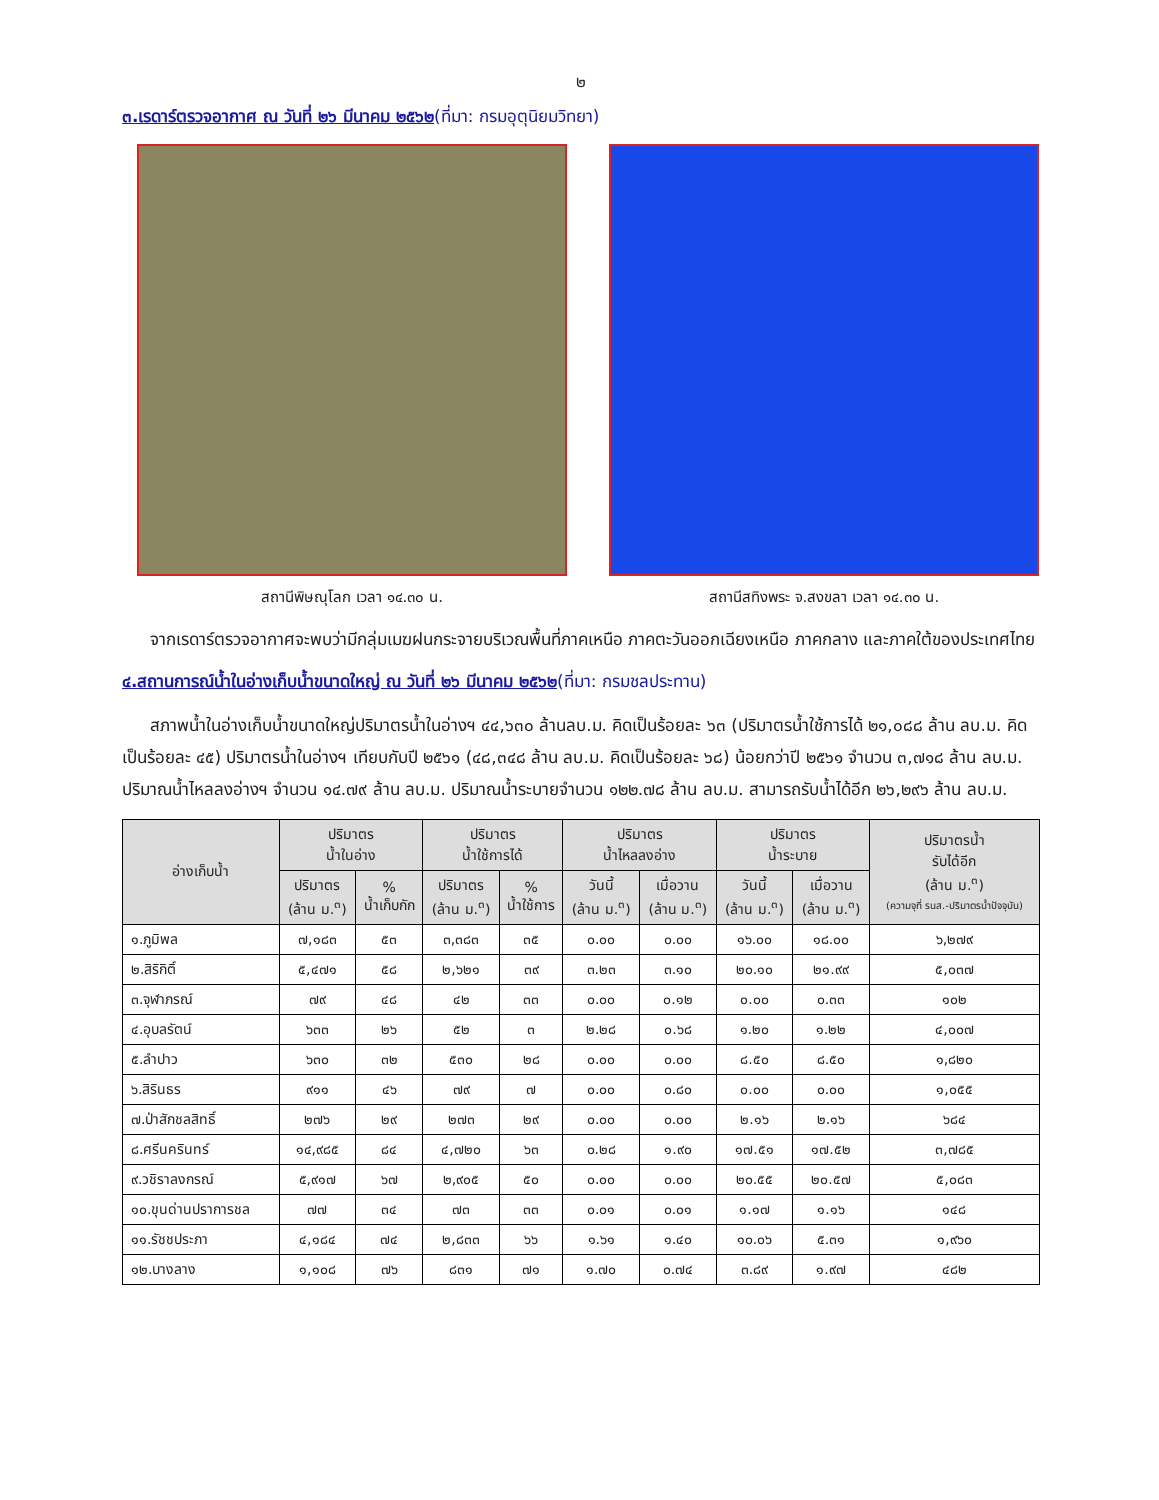๒
๓.เรดาร์ตรวจอากาศ ณ วันที่ ๒๖ มีนาคม ๒๕๖๒(ที่มา: กรมอุตุนิยมวิทยา)
สถานีพิษณุโลก เวลา ๑๔.๓๐ น. สถานีสทิงพระ จ.สงขลา เวลา ๑๔.๓๐ น.
จากเรดาร์ตรวจอากาศจะพบว่ามีกลุ่มเมฆฝนกระจายบริเวณพื้นที่ภาคเหนือ ภาคตะวันออกเฉียงเหนือ ภาคกลาง และภาคใต้ของประเทศไทย
๔.สถานการณ์น้ำในอ่างเก็บน้ำขนาดใหญ่ ณ วันที่ ๒๖ มีนาคม ๒๕๖๒(ที่มา: กรมชลประทาน)
สภาพน้ำในอ่างเก็บน้ำขนาดใหญ่ปริมาตรน้ำในอ่างฯ ๔๔,๖๓๐ ล้านลบ.ม. คิดเป็นร้อยละ ๖๓ (ปริมาตรน้ำใช้การได้ ๒๑,๐๘๘ ล้าน ลบ.ม. คิดเป็นร้อยละ ๔๕) ปริมาตรน้ำในอ่างฯ เทียบกับปี ๒๕๖๑ (๔๘,๓๔๘ ล้าน ลบ.ม. คิดเป็นร้อยละ ๖๘) น้อยกว่าปี ๒๕๖๑ จำนวน ๓,๗๑๘ ล้าน ลบ.ม. ปริมาณน้ำไหลลงอ่างฯ จำนวน ๑๔.๗๙ ล้าน ลบ.ม. ปริมาณน้ำระบายจำนวน ๑๒๒.๗๘ ล้าน ลบ.ม. สามารถรับน้ำได้อีก ๒๖,๒๙๖ ล้าน ลบ.ม.
| อ่างเก็บน้ำ | ปริมาตร น้ำในอ่าง | | ปริมาตร น้ำใช้การได้ | | ปริมาตร น้ำไหลลงอ่าง | | ปริมาตร น้ำระบาย | | ปริมาตรน้ำ รับได้อีก (ล้าน ม.<sup>๓</sup>) (ความจุที่ รนส.-ปริมาตรน้ำปัจจุบัน) |
| --- | --- | --- | --- | --- | --- | --- | --- | --- | --- |
| | ปริมาตร (ล้าน ม.<sup>๓</sup>) | % น้ำเก็บกัก | ปริมาตร (ล้าน ม.<sup>๓</sup>) | % น้ำใช้การ | วันนี้ (ล้าน ม.<sup>๓</sup>) | เมื่อวาน (ล้าน ม.<sup>๓</sup>) | วันนี้ (ล้าน ม.<sup>๓</sup>) | เมื่อวาน (ล้าน ม.<sup>๓</sup>) | |
| ๑.ภูมิพล | ๗,๑๘๓ | ๕๓ | ๓,๓๘๓ | ๓๕ | ๐.๐๐ | ๐.๐๐ | ๑๖.๐๐ | ๑๘.๐๐ | ๖,๒๗๙ |
| ๒.สิริกิติ์ | ๕,๔๗๑ | ๕๘ | ๒,๖๒๑ | ๓๙ | ๓.๒๓ | ๓.๑๐ | ๒๐.๑๐ | ๒๑.๙๙ | ๕,๐๓๗ |
| ๓.จุฬาภรณ์ | ๗๙ | ๔๘ | ๔๒ | ๓๓ | ๐.๐๐ | ๐.๑๒ | ๐.๐๐ | ๐.๓๓ | ๑๐๒ |
| ๔.อุบลรัตน์ | ๖๓๓ | ๒๖ | ๕๒ | ๓ | ๒.๒๘ | ๐.๖๘ | ๑.๒๐ | ๑.๒๒ | ๔,๐๐๗ |
| ๕.ลำปาว | ๖๓๐ | ๓๒ | ๕๓๐ | ๒๘ | ๐.๐๐ | ๐.๐๐ | ๘.๕๐ | ๘.๕๐ | ๑,๘๒๐ |
| ๖.สิรินธร | ๙๑๑ | ๔๖ | ๗๙ | ๗ | ๐.๐๐ | ๐.๘๐ | ๐.๐๐ | ๐.๐๐ | ๑,๐๕๕ |
| ๗.ป่าสักชลสิทธิ์ | ๒๗๖ | ๒๙ | ๒๗๓ | ๒๙ | ๐.๐๐ | ๐.๐๐ | ๒.๑๖ | ๒.๑๖ | ๖๘๔ |
| ๘.ศรีนครินทร์ | ๑๔,๙๘๕ | ๘๔ | ๔,๗๒๐ | ๖๓ | ๐.๒๘ | ๑.๙๐ | ๑๗.๕๑ | ๑๗.๕๒ | ๓,๗๘๕ |
| ๙.วชิราลงกรณ์ | ๕,๙๑๗ | ๖๗ | ๒,๙๐๕ | ๕๐ | ๐.๐๐ | ๐.๐๐ | ๒๐.๕๕ | ๒๐.๕๗ | ๕,๐๘๓ |
| ๑๐.ขุนด่านปราการชล | ๗๗ | ๓๔ | ๗๓ | ๓๓ | ๐.๐๑ | ๐.๐๑ | ๑.๑๗ | ๑.๑๖ | ๑๔๘ |
| ๑๑.รัชชประภา | ๔,๑๘๔ | ๗๔ | ๒,๘๓๓ | ๖๖ | ๑.๖๑ | ๑.๔๐ | ๑๐.๐๖ | ๕.๓๑ | ๑,๙๖๐ |
| ๑๒.บางลาง | ๑,๑๐๘ | ๗๖ | ๘๓๑ | ๗๑ | ๑.๗๐ | ๐.๗๔ | ๓.๘๙ | ๑.๙๗ | ๔๘๒ |